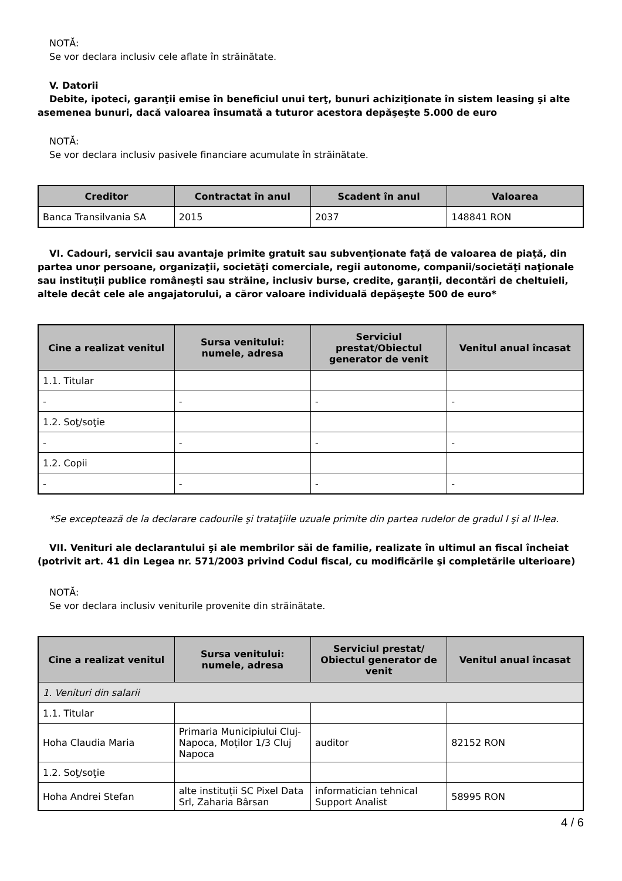NOTĂ:
Se vor declara inclusiv cele aflate în străinătate.
V. Datorii
Debite, ipoteci, garanţii emise în beneficiul unui terţ, bunuri achiziţionate în sistem leasing şi alte asemenea bunuri, dacă valoarea însumată a tuturor acestora depăşeşte 5.000 de euro
NOTĂ:
Se vor declara inclusiv pasivele financiare acumulate în străinătate.
| Creditor | Contractat în anul | Scadent în anul | Valoarea |
| --- | --- | --- | --- |
| Banca Transilvania SA | 2015 | 2037 | 148841 RON |
VI. Cadouri, servicii sau avantaje primite gratuit sau subvenţionate faţă de valoarea de piaţă, din partea unor persoane, organizaţii, societăţi comerciale, regii autonome, companii/societăţi naţionale sau instituţii publice româneşti sau străine, inclusiv burse, credite, garanţii, decontări de cheltuieli, altele decât cele ale angajatorului, a căror valoare individuală depăşeşte 500 de euro*
| Cine a realizat venitul | Sursa venitului: numele, adresa | Serviciul prestat/Obiectul generator de venit | Venitul anual încasat |
| --- | --- | --- | --- |
| 1.1. Titular | | | |
| - | - | - | - |
| 1.2. Soţ/soţie | | | |
| - | - | - | - |
| 1.2. Copii | | | |
| - | - | - | - |
*Se exceptează de la declarare cadourile şi trataţiile uzuale primite din partea rudelor de gradul I şi al II-lea.
VII. Venituri ale declarantului şi ale membrilor săi de familie, realizate în ultimul an fiscal încheiat (potrivit art. 41 din Legea nr. 571/2003 privind Codul fiscal, cu modificările şi completările ulterioare)
NOTĂ:
Se vor declara inclusiv veniturile provenite din străinătate.
| Cine a realizat venitul | Sursa venitului: numele, adresa | Serviciul prestat/ Obiectul generator de venit | Venitul anual încasat |
| --- | --- | --- | --- |
| 1. Venituri din salarii | | | |
| 1.1. Titular | | | |
| Hoha Claudia Maria | Primaria Municipiului Cluj-Napoca, Moților 1/3 Cluj Napoca | auditor | 82152 RON |
| 1.2. Soţ/soţie | | | |
| Hoha Andrei Stefan | alte instituții SC Pixel Data Srl, Zaharia Bârsan | informatician tehnical Support Analist | 58995 RON |
4 / 6